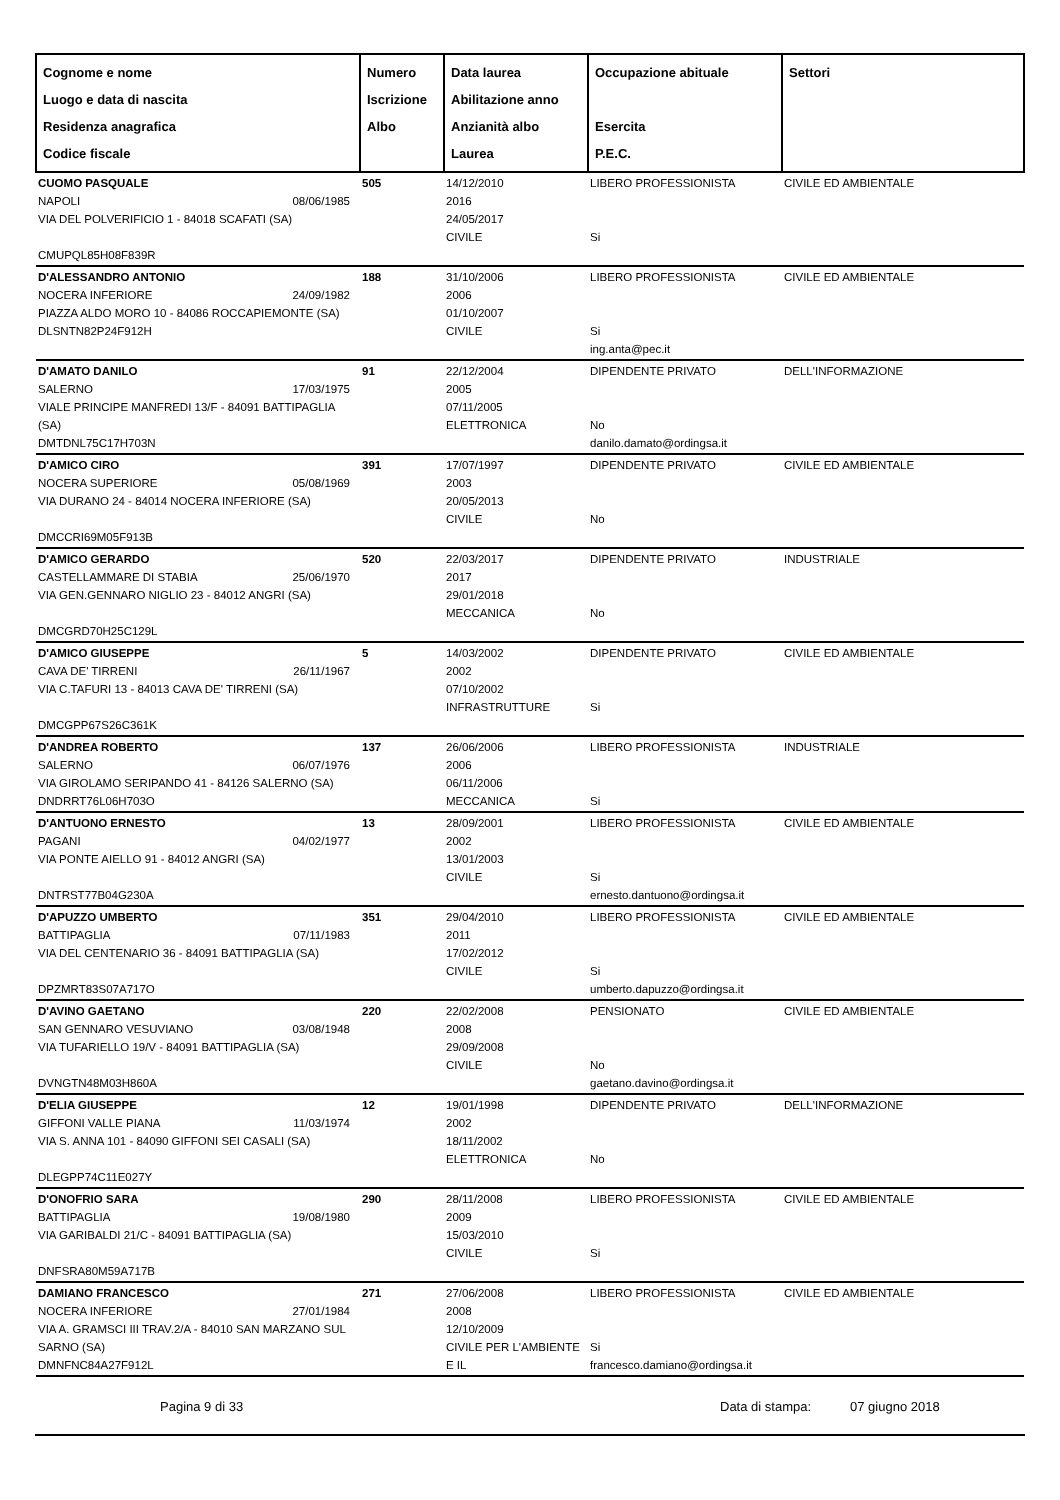| Cognome e nome Luogo e data di nascita Residenza anagrafica Codice fiscale | Numero Iscrizione Albo | Data laurea Abilitazione anno Anzianità albo Laurea | Occupazione abituale Esercita P.E.C. | Settori |
| --- | --- | --- | --- | --- |
| CUOMO PASQUALE NAPOLI 08/06/1985 VIA DEL POLVERIFICIO 1 - 84018 SCAFATI (SA) CMUPQL85H08F839R | 505 | 14/12/2010 2016 24/05/2017 CIVILE | LIBERO PROFESSIONISTA Si | CIVILE ED AMBIENTALE |
| D'ALESSANDRO ANTONIO NOCERA INFERIORE 24/09/1982 PIAZZA ALDO MORO 10 - 84086 ROCCAPIEMONTE (SA) DLSNTN82P24F912H | 188 | 31/10/2006 2006 01/10/2007 CIVILE | LIBERO PROFESSIONISTA Si ing.anta@pec.it | CIVILE ED AMBIENTALE |
| D'AMATO DANILO SALERNO 17/03/1975 VIALE PRINCIPE MANFREDI 13/F - 84091 BATTIPAGLIA (SA) DMTDNL75C17H703N | 91 | 22/12/2004 2005 07/11/2005 ELETTRONICA | DIPENDENTE PRIVATO No danilo.damato@ordingsa.it | DELL'INFORMAZIONE |
| D'AMICO CIRO NOCERA SUPERIORE 05/08/1969 VIA DURANO 24 - 84014 NOCERA INFERIORE (SA) DMCCRI69M05F913B | 391 | 17/07/1997 2003 20/05/2013 CIVILE | DIPENDENTE PRIVATO No | CIVILE ED AMBIENTALE |
| D'AMICO GERARDO CASTELLAMMARE DI STABIA 25/06/1970 VIA GEN.GENNARO NIGLIO 23 - 84012 ANGRI (SA) DMCGRD70H25C129L | 520 | 22/03/2017 2017 29/01/2018 MECCANICA | DIPENDENTE PRIVATO No | INDUSTRIALE |
| D'AMICO GIUSEPPE CAVA DE' TIRRENI 26/11/1967 VIA C.TAFURI 13 - 84013 CAVA DE' TIRRENI (SA) DMCGPP67S26C361K | 5 | 14/03/2002 2002 07/10/2002 INFRASTRUTTURE | DIPENDENTE PRIVATO Si | CIVILE ED AMBIENTALE |
| D'ANDREA ROBERTO SALERNO 06/07/1976 VIA GIROLAMO SERIPANDO 41 - 84126 SALERNO (SA) DNDRRT76L06H703O | 137 | 26/06/2006 2006 06/11/2006 MECCANICA | LIBERO PROFESSIONISTA Si | INDUSTRIALE |
| D'ANTUONO ERNESTO PAGANI 04/02/1977 VIA PONTE AIELLO 91 - 84012 ANGRI (SA) DNTRST77B04G230A | 13 | 28/09/2001 2002 13/01/2003 CIVILE | LIBERO PROFESSIONISTA Si ernesto.dantuono@ordingsa.it | CIVILE ED AMBIENTALE |
| D'APUZZO UMBERTO BATTIPAGLIA 07/11/1983 VIA DEL CENTENARIO 36 - 84091 BATTIPAGLIA (SA) DPZMRT83S07A717O | 351 | 29/04/2010 2011 17/02/2012 CIVILE | LIBERO PROFESSIONISTA Si umberto.dapuzzo@ordingsa.it | CIVILE ED AMBIENTALE |
| D'AVINO GAETANO SAN GENNARO VESUVIANO 03/08/1948 VIA TUFARIELLO 19/V - 84091 BATTIPAGLIA (SA) DVNGTN48M03H860A | 220 | 22/02/2008 2008 29/09/2008 CIVILE | PENSIONATO No gaetano.davino@ordingsa.it | CIVILE ED AMBIENTALE |
| D'ELIA GIUSEPPE GIFFONI VALLE PIANA 11/03/1974 VIA S. ANNA 101 - 84090 GIFFONI SEI CASALI (SA) DLEGPP74C11E027Y | 12 | 19/01/1998 2002 18/11/2002 ELETTRONICA | DIPENDENTE PRIVATO No | DELL'INFORMAZIONE |
| D'ONOFRIO SARA BATTIPAGLIA 19/08/1980 VIA GARIBALDI 21/C - 84091 BATTIPAGLIA (SA) DNFSRA80M59A717B | 290 | 28/11/2008 2009 15/03/2010 CIVILE | LIBERO PROFESSIONISTA Si | CIVILE ED AMBIENTALE |
| DAMIANO FRANCESCO NOCERA INFERIORE 27/01/1984 VIA A. GRAMSCI III TRAV.2/A - 84010 SAN MARZANO SUL SARNO (SA) DMNFNC84A27F912L | 271 | 27/06/2008 2008 12/10/2009 CIVILE PER L'AMBIENTE E IL | LIBERO PROFESSIONISTA Si francesco.damiano@ordingsa.it | CIVILE ED AMBIENTALE |
Pagina 9 di 33 Data di stampa: 07 giugno 2018